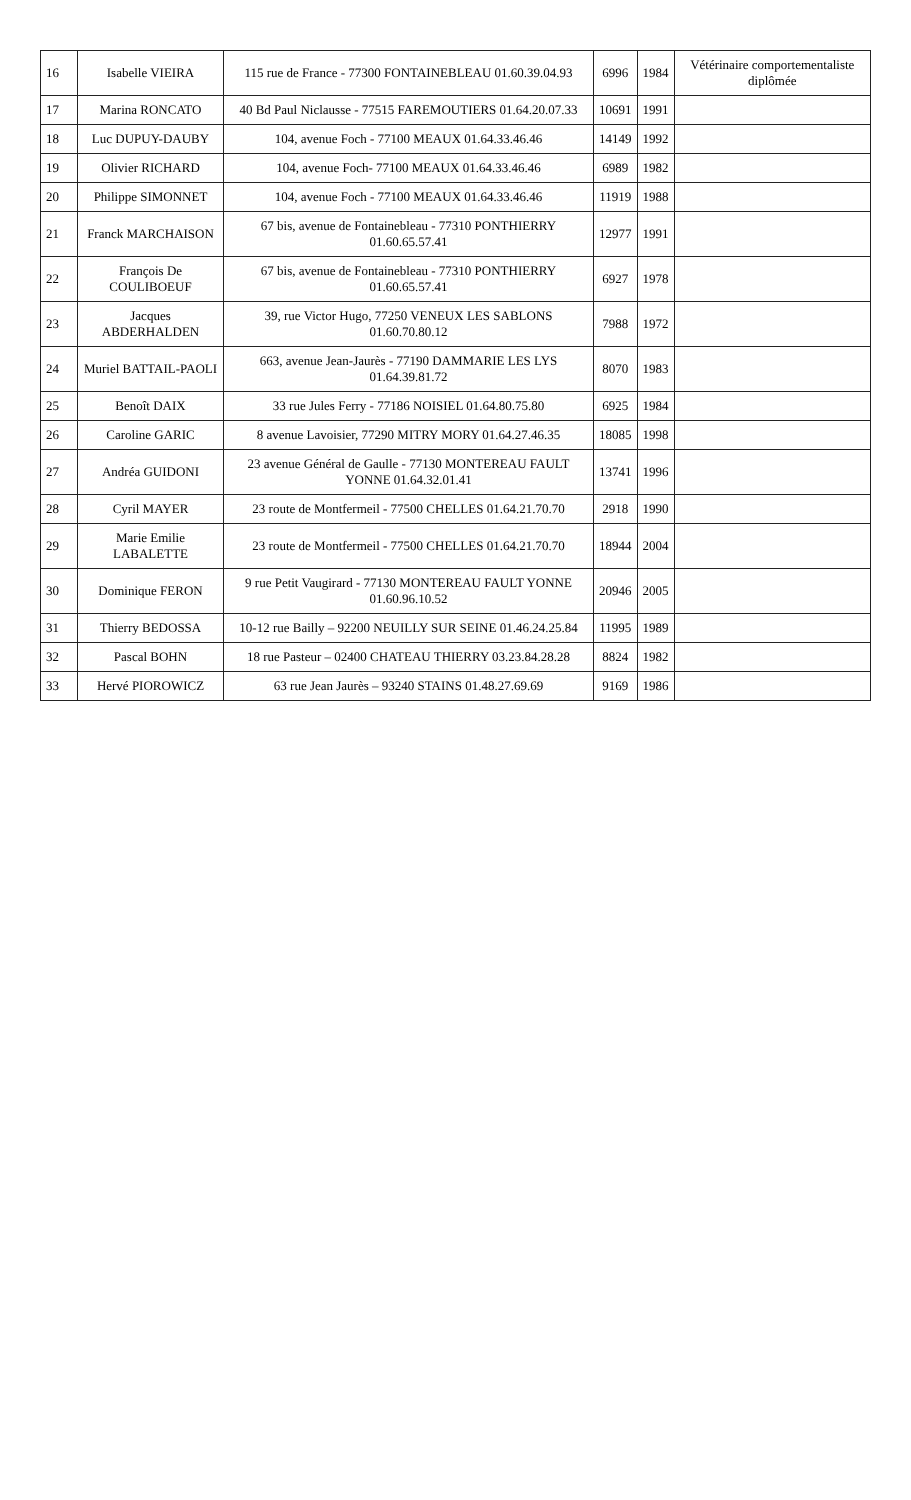| 16 | Isabelle VIEIRA | 115 rue de France - 77300 FONTAINEBLEAU 01.60.39.04.93 | 6996 | 1984 | Vétérinaire comportementaliste diplômée |
| 17 | Marina RONCATO | 40 Bd Paul Niclausse - 77515 FAREMOUTIERS 01.64.20.07.33 | 10691 | 1991 | |
| 18 | Luc DUPUY-DAUBY | 104, avenue Foch - 77100 MEAUX 01.64.33.46.46 | 14149 | 1992 | |
| 19 | Olivier RICHARD | 104, avenue Foch- 77100 MEAUX 01.64.33.46.46 | 6989 | 1982 | |
| 20 | Philippe SIMONNET | 104, avenue Foch - 77100 MEAUX 01.64.33.46.46 | 11919 | 1988 | |
| 21 | Franck MARCHAISON | 67 bis, avenue de Fontainebleau - 77310 PONTHIERRY 01.60.65.57.41 | 12977 | 1991 | |
| 22 | François De COULIBOEUF | 67 bis, avenue de Fontainebleau - 77310 PONTHIERRY 01.60.65.57.41 | 6927 | 1978 | |
| 23 | Jacques ABDERHALDEN | 39, rue Victor Hugo, 77250 VENEUX LES SABLONS 01.60.70.80.12 | 7988 | 1972 | |
| 24 | Muriel BATTAIL-PAOLI | 663, avenue Jean-Jaurès - 77190 DAMMARIE LES LYS 01.64.39.81.72 | 8070 | 1983 | |
| 25 | Benoît DAIX | 33 rue Jules Ferry - 77186 NOISIEL 01.64.80.75.80 | 6925 | 1984 | |
| 26 | Caroline GARIC | 8 avenue Lavoisier, 77290 MITRY MORY 01.64.27.46.35 | 18085 | 1998 | |
| 27 | Andréa GUIDONI | 23 avenue Général de Gaulle - 77130 MONTEREAU FAULT YONNE 01.64.32.01.41 | 13741 | 1996 | |
| 28 | Cyril MAYER | 23 route de Montfermeil - 77500 CHELLES 01.64.21.70.70 | 2918 | 1990 | |
| 29 | Marie Emilie LABALETTE | 23 route de Montfermeil - 77500 CHELLES 01.64.21.70.70 | 18944 | 2004 | |
| 30 | Dominique FERON | 9 rue Petit Vaugirard - 77130 MONTEREAU FAULT YONNE 01.60.96.10.52 | 20946 | 2005 | |
| 31 | Thierry BEDOSSA | 10-12 rue Bailly – 92200 NEUILLY SUR SEINE 01.46.24.25.84 | 11995 | 1989 | |
| 32 | Pascal BOHN | 18 rue Pasteur – 02400 CHATEAU THIERRY 03.23.84.28.28 | 8824 | 1982 | |
| 33 | Hervé PIOROWICZ | 63 rue Jean Jaurès – 93240 STAINS 01.48.27.69.69 | 9169 | 1986 | |